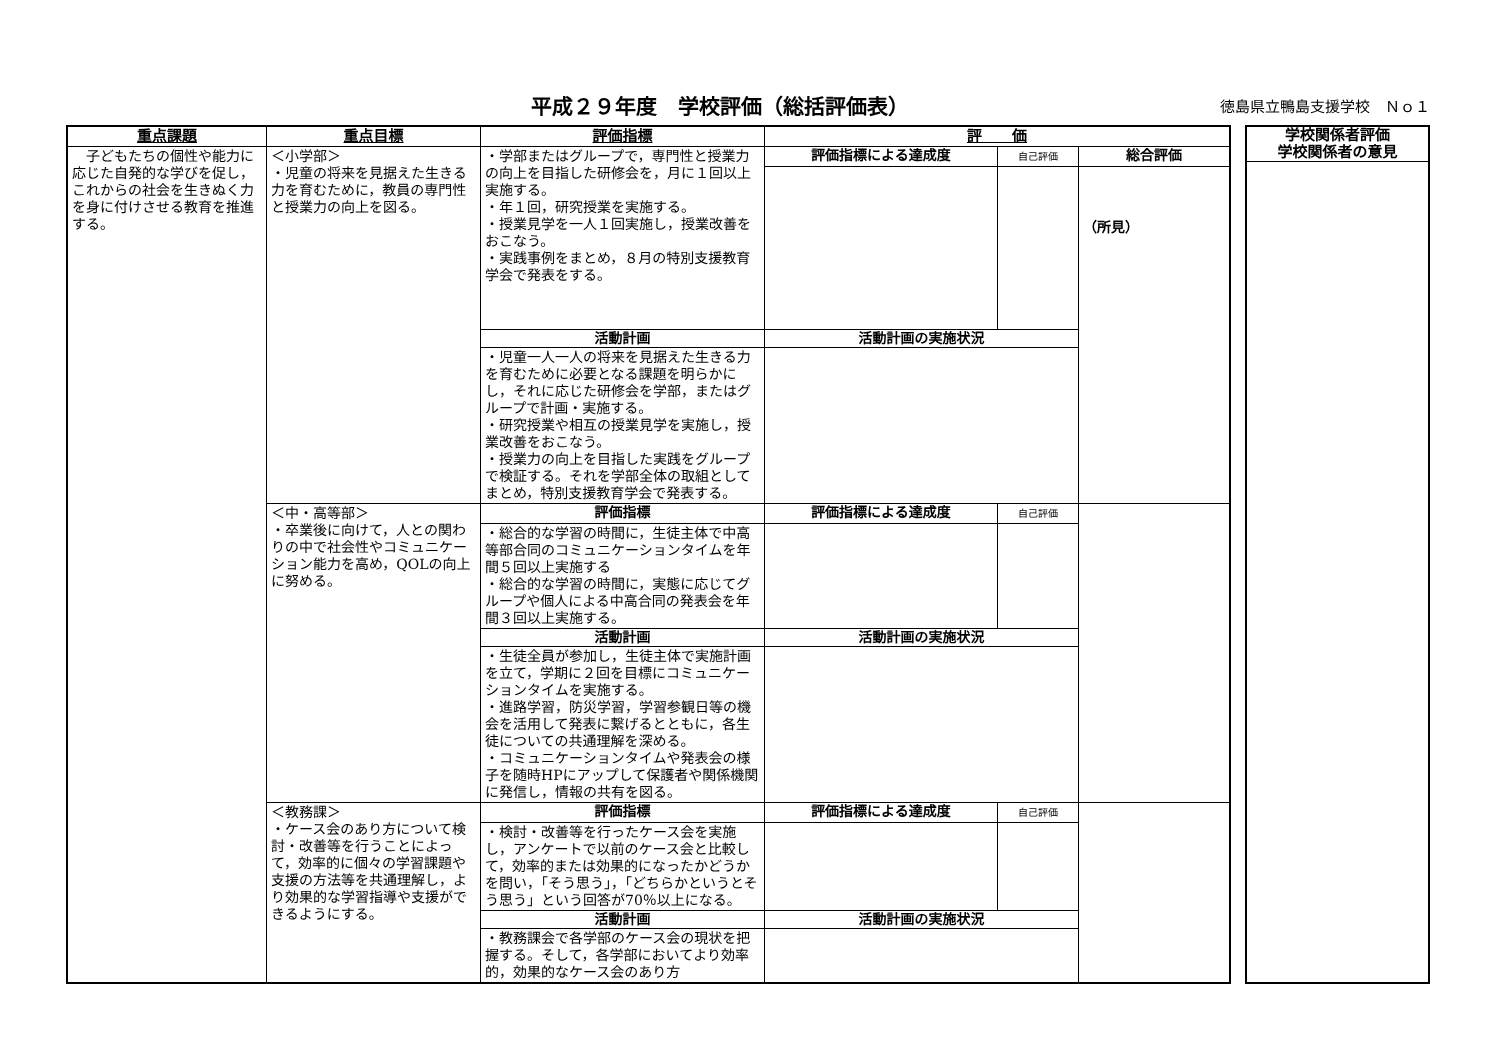平成２９年度　学校評価（総括評価表）
徳島県立鴨島支援学校　Ｎｏ１
| 重点課題 | 重点目標 | 評価指標 | 評 価 | | |
| --- | --- | --- | --- | --- | --- |
| 子どもたちの個性や能力に応じた自発的な学びを促し，これからの社会を生きぬく力を身に付けさせる教育を推進する。 | ＜小学部＞ ・児童の将来を見据えた生きる力を育むために，教員の専門性と授業力の向上を図る。 | ・学部またはグループで，専門性と授業力の向上を目指した研修会を，月に１回以上実施する。 ・年１回，研究授業を実施する。 ・授業見学を一人１回実施し，授業改善をおこなう。 ・実践事例をまとめ，８月の特別支援教育学会で発表をする。 | 評価指標による達成度 | 自己評価 | 総合評価 |
| | | | | | （所見） |
| | | 活動計画 | 活動計画の実施状況 | | |
| | | ・児童一人一人の将来を見据えた生きる力を育むために必要となる課題を明らかにし，それに応じた研修会を学部，またはグループで計画・実施する。 ・研究授業や相互の授業見学を実施し，授業改善をおこなう。 ・授業力の向上を目指した実践をグループで検証する。それを学部全体の取組としてまとめ，特別支援教育学会で発表する。 | | | |
| | ＜中・高等部＞ ・卒業後に向けて，人との関わりの中で社会性やコミュニケーション能力を高め，QOLの向上に努める。 | 評価指標 | 評価指標による達成度 | 自己評価 | |
| | | ・総合的な学習の時間に，生徒主体で中高等部合同のコミュニケーションタイムを年間５回以上実施する ・総合的な学習の時間に，実態に応じてグループや個人による中高合同の発表会を年間３回以上実施する。 | | | |
| | | 活動計画 | 活動計画の実施状況 | | |
| | | ・生徒全員が参加し，生徒主体で実施計画を立て，学期に２回を目標にコミュニケーションタイムを実施する。 ・進路学習，防災学習，学習参観日等の機会を活用して発表に繋げるとともに，各生徒についての共通理解を深める。 ・コミュニケーションタイムや発表会の様子を随時HPにアップして保護者や関係機関に発信し，情報の共有を図る。 | | | |
| | ＜教務課＞ ・ケース会のあり方について検討・改善等を行うことによって，効率的に個々の学習課題や支援の方法等を共通理解し，より効果的な学習指導や支援ができるようにする。 | 評価指標 | 評価指標による達成度 | 自己評価 | |
| | | ・検討・改善等を行ったケース会を実施し，アンケートで以前のケース会と比較して，効率的または効果的になったかどうかを問い，「そう思う」，「どちらかというとそう思う」という回答が70％以上になる。 | | | |
| | | 活動計画 | 活動計画の実施状況 | | |
| | | ・教務課会で各学部のケース会の現状を把握する。そして，各学部においてより効率的，効果的なケース会のあり方 | | | |
| 学校関係者評価 学校関係者の意見 |